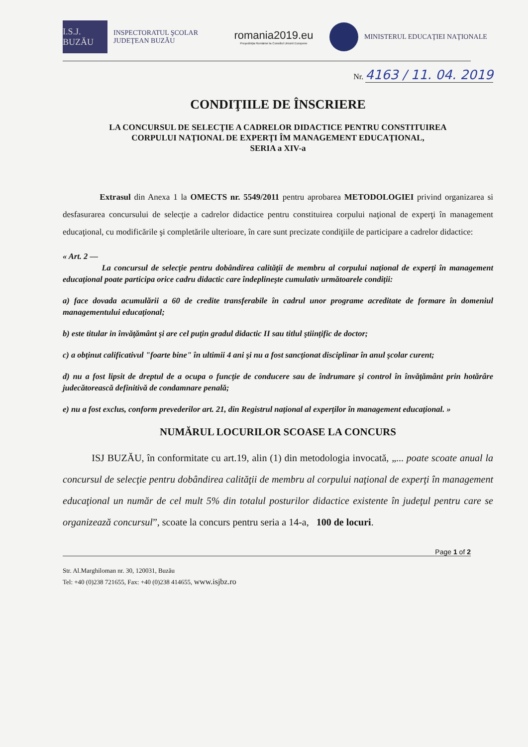I.S.J. BUZĂU
INSPECTORATUL ŞCOLAR
JUDEŢEAN BUZĂU
romania2019.eu
Preşedinţia României la Consiliul Uniunii Europene
MINISTERUL EDUCAŢIEI NAŢIONALE
Nr. 4163 / 11. 04. 2019
CONDIŢIILE DE ÎNSCRIERE
LA CONCURSUL DE SELECŢIE A CADRELOR DIDACTICE PENTRU CONSTITUIREA
CORPULUI NAŢIONAL DE EXPERŢI ÎM MANAGEMENT EDUCAŢIONAL,
SERIA a XIV-a
Extrasul din Anexa 1 la OMECTS nr. 5549/2011 pentru aprobarea METODOLOGIEI privind organizarea si desfasurarea concursului de selecţie a cadrelor didactice pentru constituirea corpului naţional de experţi în management educaţional, cu modificările şi completările ulterioare, în care sunt precizate condiţiile de participare a cadrelor didactice:
« Art. 2 —
La concursul de selecţie pentru dobândirea calităţii de membru al corpului naţional de experţi în management educaţional poate participa orice cadru didactic care îndeplineşte cumulativ următoarele condiţii:
a) face dovada acumulării a 60 de credite transferabile în cadrul unor programe acreditate de formare în domeniul managementului educaţional;
b) este titular in învăţământ şi are cel puţin gradul didactic II sau titlul ştiinţific de doctor;
c) a obţinut calificativul "foarte bine" în ultimii 4 ani şi nu a fost sancţionat disciplinar în anul şcolar curent;
d) nu a fost lipsit de dreptul de a ocupa o funcţie de conducere sau de îndrumare şi control în învăţământ prin hotărâre judecătorească definitivă de condamnare penală;
e) nu a fost exclus, conform prevederilor art. 21, din Registrul naţional al experţilor în management educaţional. »
NUMĂRUL LOCURILOR SCOASE LA CONCURS
ISJ BUZĂU, în conformitate cu art.19, alin (1) din metodologia invocată, „... poate scoate anual la concursul de selecţie pentru dobândirea calităţii de membru al corpului naţional de experţi în management educaţional un număr de cel mult 5% din totalul posturilor didactice existente în judeţul pentru care se organizează concursul”, scoate la concurs pentru seria a 14-a, 100 de locuri.
Page 1 of 2
Str. Al.Marghiloman nr. 30, 120031, Buzău
Tel: +40 (0)238 721655, Fax: +40 (0)238 414655, www.isjbz.ro